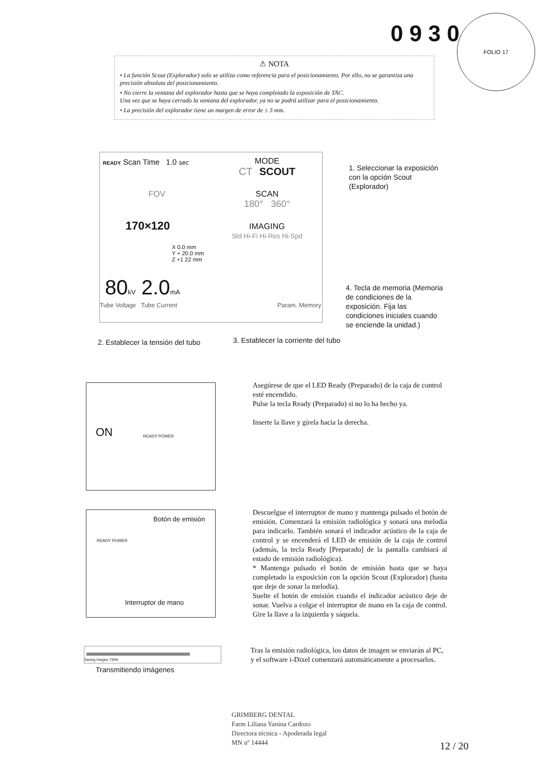0930
FOLIO 17
⚠ NOTA
• La función Scout (Explorador) solo se utiliza como referencia para el posicionamiento. Por ello, no se garantiza una precisión absoluta del posicionamiento.
• No cierre la ventana del explorador hasta que se haya completado la exposición de TAC.
Una vez que se haya cerrado la ventana del explorador, ya no se podrá utilizar para el posicionamiento.
• La precisión del explorador tiene un margen de error de ± 3 mm.
READY Scan Time 1.0 sec
MODE
CT SCOUT
FOV
170×120
X 0.0 mm
Y + 20.0 mm
Z +1 22 mm
SCAN
180° 360°
IMAGING
Std Hi-Fi Hi-Res Hi-Spd
80kV 2.0mA
Tube Voltage Tube Current Param. Memory
1. Seleccionar la exposición con la opción Scout (Explorador)
4. Tecla de memoria (Memoria de condiciones de la exposición. Fija las condiciones iniciales cuando se enciende la unidad.)
2. Establecer la tensión del tubo
3. Establecer la corriente del tubo
ON
READY POWER
Asegúrese de que el LED Ready (Preparado) de la caja de control esté encendido.
Pulse la tecla Ready (Preparado) si no lo ha hecho ya.
Inserte la llave y gírela hacia la derecha.
Botón de emisión
READY POWER
Interruptor de mano
Descuelgue el interruptor de mano y mantenga pulsado el botón de emisión. Comenzará la emisión radiológica y sonará una melodía para indicarlo. También sonará el indicador acústico de la caja de control y se encenderá el LED de emisión de la caja de control (además, la tecla Ready [Preparado] de la pantalla cambiará al estado de emisión radiológica).
* Mantenga pulsado el botón de emisión hasta que se haya completado la exposición con la opción Scout (Explorador) (hasta que deje de sonar la melodía).
Suelte el botón de emisión cuando el indicador acústico deje de sonar. Vuelva a colgar el interruptor de mano en la caja de control. Gire la llave a la izquierda y sáquela.
Saving Images 74/94
Transmitiendo imágenes
Tras la emisión radiológica, los datos de imagen se enviarán al PC, y el software i-Dixel comenzará automáticamente a procesarlos.
GRIMBERG DENTAL
Farm Liliana Yanina Cardozo
Directora técnica - Apoderada legal
MN nº 14444
12 / 20